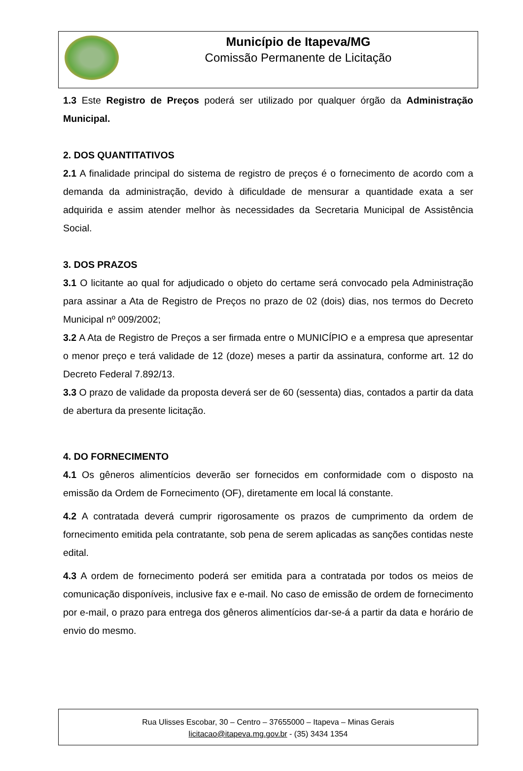Município de Itapeva/MG
Comissão Permanente de Licitação
1.3 Este Registro de Preços poderá ser utilizado por qualquer órgão da Administração Municipal.
2. DOS QUANTITATIVOS
2.1 A finalidade principal do sistema de registro de preços é o fornecimento de acordo com a demanda da administração, devido à dificuldade de mensurar a quantidade exata a ser adquirida e assim atender melhor às necessidades da Secretaria Municipal de Assistência Social.
3. DOS PRAZOS
3.1 O licitante ao qual for adjudicado o objeto do certame será convocado pela Administração para assinar a Ata de Registro de Preços no prazo de 02 (dois) dias, nos termos do Decreto Municipal nº 009/2002;
3.2 A Ata de Registro de Preços a ser firmada entre o MUNICÍPIO e a empresa que apresentar o menor preço e terá validade de 12 (doze) meses a partir da assinatura, conforme art. 12 do Decreto Federal 7.892/13.
3.3 O prazo de validade da proposta deverá ser de 60 (sessenta) dias, contados a partir da data de abertura da presente licitação.
4. DO FORNECIMENTO
4.1 Os gêneros alimentícios deverão ser fornecidos em conformidade com o disposto na emissão da Ordem de Fornecimento (OF), diretamente em local lá constante.
4.2 A contratada deverá cumprir rigorosamente os prazos de cumprimento da ordem de fornecimento emitida pela contratante, sob pena de serem aplicadas as sanções contidas neste edital.
4.3 A ordem de fornecimento poderá ser emitida para a contratada por todos os meios de comunicação disponíveis, inclusive fax e e-mail. No caso de emissão de ordem de fornecimento por e-mail, o prazo para entrega dos gêneros alimentícios dar-se-á a partir da data e horário de envio do mesmo.
Rua Ulisses Escobar, 30 – Centro – 37655000 – Itapeva – Minas Gerais
licitacao@itapeva.mg.gov.br - (35) 3434 1354